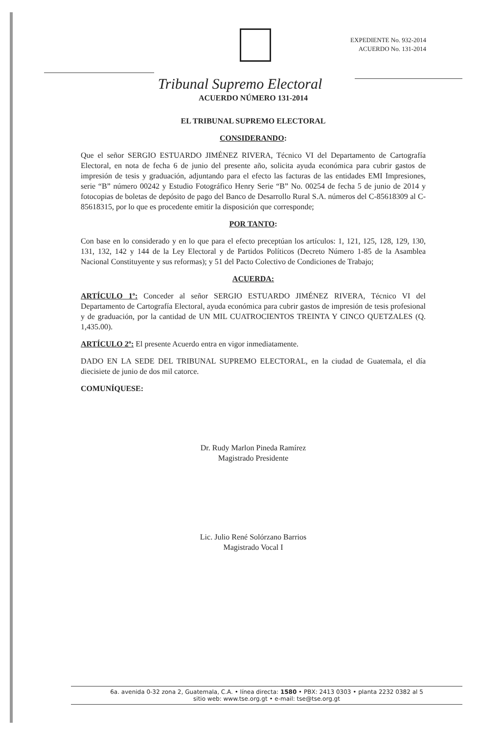EXPEDIENTE No. 932-2014
ACUERDO No. 131-2014
Tribunal Supremo Electoral
ACUERDO NÚMERO 131-2014
EL TRIBUNAL SUPREMO ELECTORAL
CONSIDERANDO:
Que el señor SERGIO ESTUARDO JIMÉNEZ RIVERA, Técnico VI del Departamento de Cartografía Electoral, en nota de fecha 6 de junio del presente año, solicita ayuda económica para cubrir gastos de impresión de tesis y graduación, adjuntando para el efecto las facturas de las entidades EMI Impresiones, serie “B” número 00242 y Estudio Fotográfico Henry Serie “B” No. 00254 de fecha 5 de junio de 2014 y fotocopias de boletas de depósito de pago del Banco de Desarrollo Rural S.A. números del C-85618309 al C-85618315, por lo que es procedente emitir la disposición que corresponde;
POR TANTO:
Con base en lo considerado y en lo que para el efecto preceptúan los artículos: 1, 121, 125, 128, 129, 130, 131, 132, 142 y 144 de la Ley Electoral y de Partidos Políticos (Decreto Número 1-85 de la Asamblea Nacional Constituyente y sus reformas); y 51 del Pacto Colectivo de Condiciones de Trabajo;
ACUERDA:
ARTÍCULO 1º: Conceder al señor SERGIO ESTUARDO JIMÉNEZ RIVERA, Técnico VI del Departamento de Cartografía Electoral, ayuda económica para cubrir gastos de impresión de tesis profesional y de graduación, por la cantidad de UN MIL CUATROCIENTOS TREINTA Y CINCO QUETZALES (Q. 1,435.00).
ARTÍCULO 2º: El presente Acuerdo entra en vigor inmediatamente.
DADO EN LA SEDE DEL TRIBUNAL SUPREMO ELECTORAL, en la ciudad de Guatemala, el día diecisiete de junio de dos mil catorce.
COMUNÍQUESE:
Dr. Rudy Marlon Pineda Ramírez
Magistrado Presidente
Lic. Julio René Solórzano Barrios
Magistrado Vocal I
6a. avenida 0-32 zona 2, Guatemala, C.A. • línea directa: 1580 • PBX: 2413 0303 • planta 2232 0382 al 5
sitio web: www.tse.org.gt • e-mail: tse@tse.org.gt